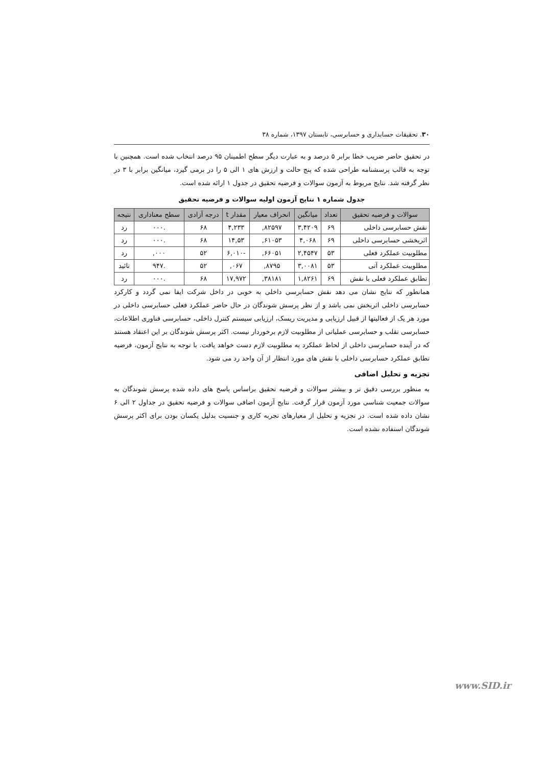۳۰. تحقیقات حسابداری و حسابرسی، تابستان ۱۳۹۷، شماره ۳۸
در تحقیق حاضر ضریب خطا برابر ۵ درصد و به عبارت دیگر سطح اطمینان ۹۵ درصد انتخاب شده است. همچنین با توجه به قالب پرسشنامه طراحی شده که پنج حالت و ارزش های ۱ الی ۵ را در برمی گیرد، میانگین برابر با ۳ در نظر گرفته شد. نتایج مربوط به آزمون سوالات و فرضیه تحقیق در جدول ۱ ارائه شده است.
جدول شماره ۱ نتایج آزمون اولیه سوالات و فرضیه تحقیق
| سوالات و فرضیه تحقیق | تعداد | میانگین | انحراف معیار | مقدار t | درجه آزادی | سطح معناداری | نتیجه |
| --- | --- | --- | --- | --- | --- | --- | --- |
| نقش حسابرسی داخلی | ۶۹ | ۳,۴۲۰۹ | ۸۲۵۹۷, | ۴,۲۳۳ | ۶۸ | .۰۰۰ | رد |
| اثربخشی حسابرسی داخلی | ۶۹ | ۴,۰۶۸ | ۶۱۰۵۳, | ۱۴,۵۳ | ۶۸ | .۰۰۰ | رد |
| مطلوبیت عملکرد فعلی | ۵۳ | ۲,۴۵۴۷ | ۶۶۰۵۱, | -۶,۰۱۰ | ۵۲ | ۰۰۰, | رد |
| مطلوبیت عملکرد آتی | ۵۳ | ۳,۰۰۸۱ | ۸۷۹۵, | ۰۶۷, | ۵۲ | .۹۴۷ | تائید |
| تطابق عملکرد فعلی با نقش | ۶۹ | ۱,۸۲۶۱ | ۳۸۱۸۱, | ۱۷,۹۷۲ | ۶۸ | .۰۰۰ | رد |
همانطور که نتایج نشان می دهد نقش حسابرسی داخلی به خوبی در داخل شرکت ایفا نمی گردد و کارکرد حسابرسی داخلی اثربخش نمی باشد و از نظر پرسش شوندگان در حال حاضر عملکرد فعلی حسابرسی داخلی در مورد هر یک از فعالیتها از قبیل ارزیابی و مدیریت ریسک، ارزیابی سیستم کنترل داخلی، حسابرسی فناوری اطلاعات، حسابرسی تقلب و حسابرسی عملیاتی از مطلوبیت لازم برخوردار نیست. اکثر پرسش شوندگان بر این اعتقاد هستند که در آینده حسابرسی داخلی از لحاظ عملکرد به مطلوبیت لازم دست خواهد یافت. با توجه به نتایج آزمون، فرضیه تطابق عملکرد حسابرسی داخلی با نقش های مورد انتظار از آن واحد رد می شود.
تجزیه و تحلیل اضافی
به منظور بررسی دقیق تر و بیشتر سوالات و فرضیه تحقیق براساس پاسخ های داده شده پرسش شوندگان به سوالات جمعیت شناسی مورد آزمون قرار گرفت. نتایج آزمون اضافی سوالات و فرضیه تحقیق در جداول ۲ الی ۶ نشان داده شده است. در تجزیه و تحلیل از معیارهای تجربه کاری و جنسیت بدلیل یکسان بودن برای اکثر پرسش شوندگان استفاده نشده است.
www.SID.ir